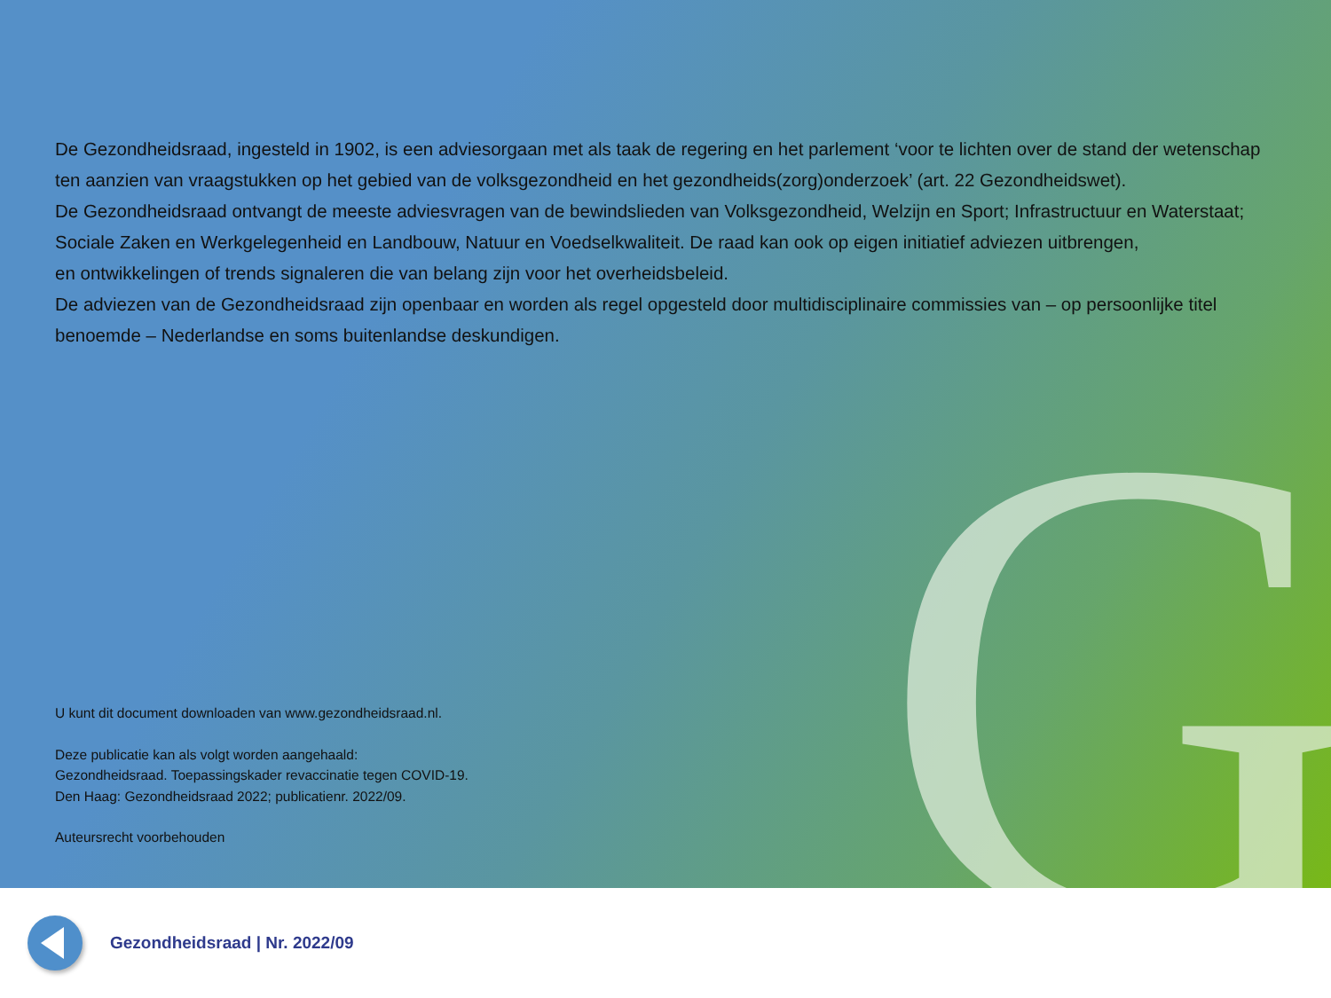G
De Gezondheidsraad, ingesteld in 1902, is een adviesorgaan met als taak de regering en het parlement ‘voor te lichten over de stand der wetenschap ten aanzien van vraagstukken op het gebied van de volksgezondheid en het gezondheids(zorg)onderzoek’ (art. 22 Gezondheidswet).
De Gezondheidsraad ontvangt de meeste adviesvragen van de bewindslieden van Volksgezondheid, Welzijn en Sport; Infrastructuur en Waterstaat; Sociale Zaken en Werkgelegenheid en Landbouw, Natuur en Voedselkwaliteit. De raad kan ook op eigen initiatief adviezen uitbrengen,
en ontwikkelingen of trends signaleren die van belang zijn voor het overheidsbeleid.
De adviezen van de Gezondheidsraad zijn openbaar en worden als regel opgesteld door multidisciplinaire commissies van – op persoonlijke titel benoemde – Nederlandse en soms buitenlandse deskundigen.
U kunt dit document downloaden van www.gezondheidsraad.nl.
Deze publicatie kan als volgt worden aangehaald:
Gezondheidsraad. Toepassingskader revaccinatie tegen COVID-19.
Den Haag: Gezondheidsraad 2022; publicatienr. 2022/09.
Auteursrecht voorbehouden
Gezondheidsraad | Nr. 2022/09